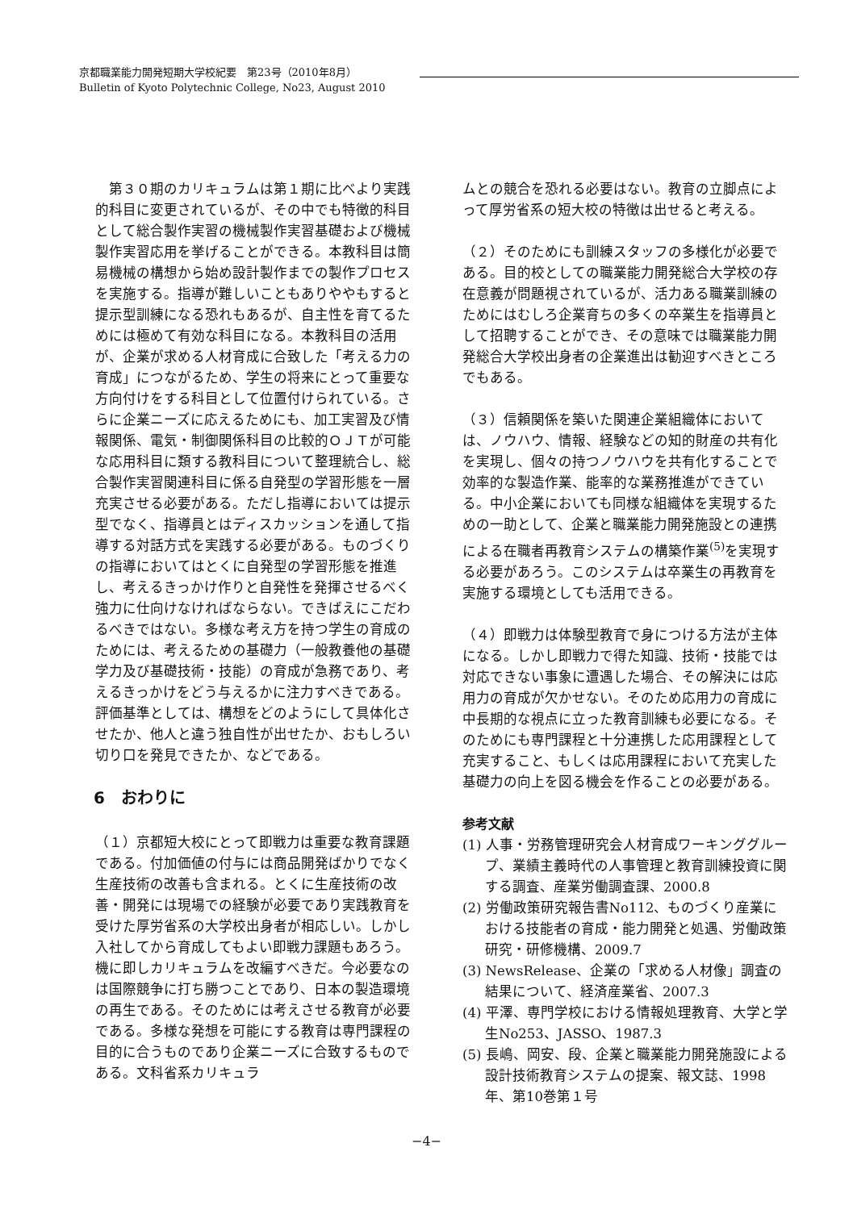京都職業能力開発短期大学校紀要　第23号（2010年8月）
Bulletin of Kyoto Polytechnic College, No23, August 2010
　第３０期のカリキュラムは第１期に比べより実践的科目に変更されているが、その中でも特徴的科目として総合製作実習の機械製作実習基礎および機械製作実習応用を挙げることができる。本教科目は簡易機械の構想から始め設計製作までの製作プロセスを実施する。指導が難しいこともありややもすると提示型訓練になる恐れもあるが、自主性を育てるためには極めて有効な科目になる。本教科目の活用が、企業が求める人材育成に合致した「考える力の育成」につながるため、学生の将来にとって重要な方向付けをする科目として位置付けられている。さらに企業ニーズに応えるためにも、加工実習及び情報関係、電気・制御関係科目の比較的ＯＪＴが可能な応用科目に類する教科目について整理統合し、総合製作実習関連科目に係る自発型の学習形態を一層充実させる必要がある。ただし指導においては提示型でなく、指導員とはディスカッションを通して指導する対話方式を実践する必要がある。ものづくりの指導においてはとくに自発型の学習形態を推進し、考えるきっかけ作りと自発性を発揮させるべく強力に仕向けなければならない。できばえにこだわるべきではない。多様な考え方を持つ学生の育成のためには、考えるための基礎力（一般教養他の基礎学力及び基礎技術・技能）の育成が急務であり、考えるきっかけをどう与えるかに注力すべきである。評価基準としては、構想をどのようにして具体化させたか、他人と違う独自性が出せたか、おもしろい切り口を発見できたか、などである。
6　おわりに
（１）京都短大校にとって即戦力は重要な教育課題である。付加価値の付与には商品開発ばかりでなく生産技術の改善も含まれる。とくに生産技術の改善・開発には現場での経験が必要であり実践教育を受けた厚労省系の大学校出身者が相応しい。しかし入社してから育成してもよい即戦力課題もあろう。機に即しカリキュラムを改編すべきだ。今必要なのは国際競争に打ち勝つことであり、日本の製造環境の再生である。そのためには考えさせる教育が必要である。多様な発想を可能にする教育は専門課程の目的に合うものであり企業ニーズに合致するものである。文科省系カリキュラ
ムとの競合を恐れる必要はない。教育の立脚点によって厚労省系の短大校の特徴は出せると考える。
（２）そのためにも訓練スタッフの多様化が必要である。目的校としての職業能力開発総合大学校の存在意義が問題視されているが、活力ある職業訓練のためにはむしろ企業育ちの多くの卒業生を指導員として招聘することができ、その意味では職業能力開発総合大学校出身者の企業進出は勧迎すべきところでもある。
（３）信頼関係を築いた関連企業組織体においては、ノウハウ、情報、経験などの知的財産の共有化を実現し、個々の持つノウハウを共有化することで効率的な製造作業、能率的な業務推進ができている。中小企業においても同様な組織体を実現するための一助として、企業と職業能力開発施設との連携による在職者再教育システムの構築作業<sup>(5)</sup>を実現する必要があろう。このシステムは卒業生の再教育を実施する環境としても活用できる。
（４）即戦力は体験型教育で身につける方法が主体になる。しかし即戦力で得た知識、技術・技能では対応できない事象に遭遇した場合、その解決には応用力の育成が欠かせない。そのため応用力の育成に中長期的な視点に立った教育訓練も必要になる。そのためにも専門課程と十分連携した応用課程として充実すること、もしくは応用課程において充実した基礎力の向上を図る機会を作ることの必要がある。
参考文献
(1) 人事・労務管理研究会人材育成ワーキンググループ、業績主義時代の人事管理と教育訓練投資に関する調査、産業労働調査課、2000.8
(2) 労働政策研究報告書No112、ものづくり産業における技能者の育成・能力開発と処遇、労働政策研究・研修機構、2009.7
(3) NewsRelease、企業の「求める人材像」調査の結果について、経済産業省、2007.3
(4) 平澤、専門学校における情報処理教育、大学と学生No253、JASSO、1987.3
(5) 長嶋、岡安、段、企業と職業能力開発施設による設計技術教育システムの提案、報文誌、1998年、第10巻第１号
−4−